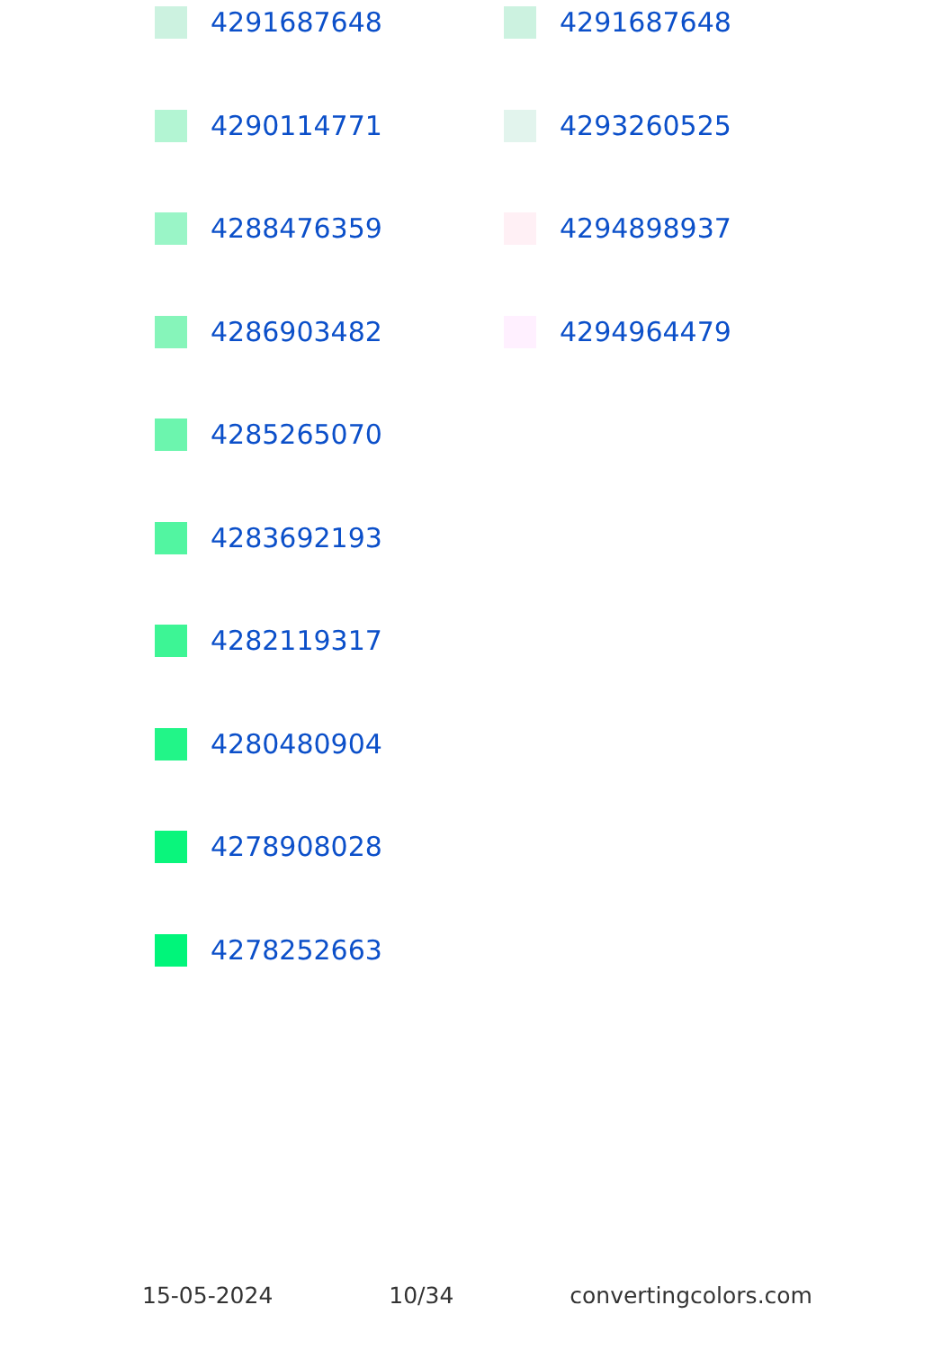4291687648
4290114771
4288476359
4286903482
4285265070
4283692193
4282119317
4280480904
4278908028
4278252663
4291687648
4293260525
4294898937
4294964479
15-05-2024 10/34 convertingcolors.com